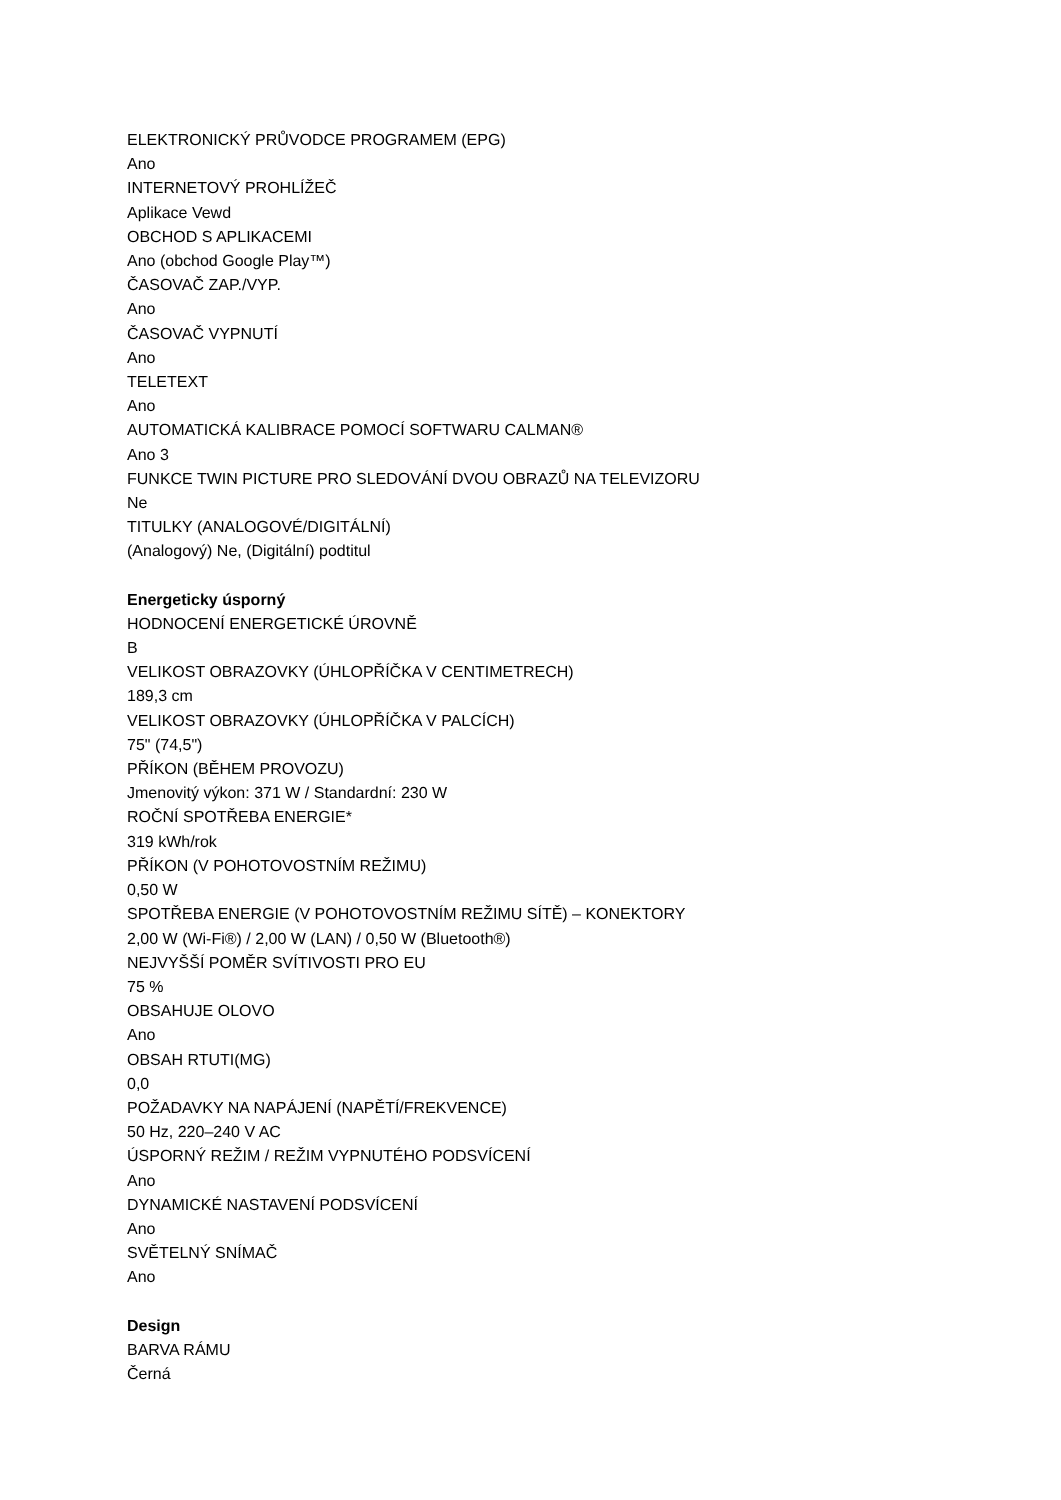ELEKTRONICKÝ PRŮVODCE PROGRAMEM (EPG)
Ano
INTERNETOVÝ PROHLÍŽEČ
Aplikace Vewd
OBCHOD S APLIKACEMI
Ano (obchod Google Play™)
ČASOVAČ ZAP./VYP.
Ano
ČASOVAČ VYPNUTÍ
Ano
TELETEXT
Ano
AUTOMATICKÁ KALIBRACE POMOCÍ SOFTWARU CALMAN®
Ano 3
FUNKCE TWIN PICTURE PRO SLEDOVÁNÍ DVOU OBRAZŮ NA TELEVIZORU
Ne
TITULKY (ANALOGOVÉ/DIGITÁLNÍ)
(Analogový) Ne, (Digitální) podtitul
Energeticky úsporný
HODNOCENÍ ENERGETICKÉ ÚROVNĚ
B
VELIKOST OBRAZOVKY (ÚHLOPŘÍČKA V CENTIMETRECH)
189,3 cm
VELIKOST OBRAZOVKY (ÚHLOPŘÍČKA V PALCÍCH)
75" (74,5")
PŘÍKON (BĚHEM PROVOZU)
Jmenovitý výkon: 371 W / Standardní: 230 W
ROČNÍ SPOTŘEBA ENERGIE*
319 kWh/rok
PŘÍKON (V POHOTOVOSTNÍM REŽIMU)
0,50 W
SPOTŘEBA ENERGIE (V POHOTOVOSTNÍM REŽIMU SÍTĚ) – KONEKTORY
2,00 W (Wi-Fi®) / 2,00 W (LAN) / 0,50 W (Bluetooth®)
NEJVYŠŠÍ POMĚR SVÍTIVOSTI PRO EU
75 %
OBSAHUJE OLOVO
Ano
OBSAH RTUTI(MG)
0,0
POŽADAVKY NA NAPÁJENÍ (NAPĚTÍ/FREKVENCE)
50 Hz, 220–240 V AC
ÚSPORNÝ REŽIM / REŽIM VYPNUTÉHO PODSVÍCENÍ
Ano
DYNAMICKÉ NASTAVENÍ PODSVÍCENÍ
Ano
SVĚTELNÝ SNÍMAČ
Ano
Design
BARVA RÁMU
Černá